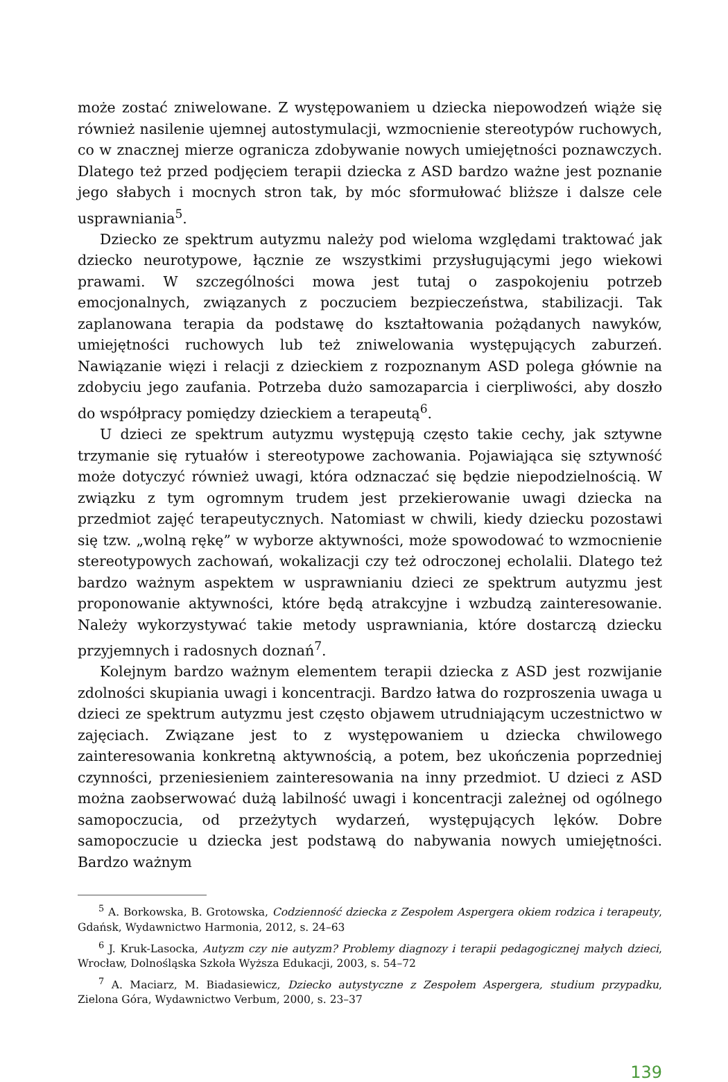może zostać zniwelowane. Z występowaniem u dziecka niepowodzeń wiąże się również nasilenie ujemnej autostymulacji, wzmocnienie stereotypów ruchowych, co w znacznej mierze ogranicza zdobywanie nowych umiejętności poznawczych. Dlatego też przed podjęciem terapii dziecka z ASD bardzo ważne jest poznanie jego słabych i mocnych stron tak, by móc sformułować bliższe i dalsze cele usprawniania<sup>5</sup>.
Dziecko ze spektrum autyzmu należy pod wieloma względami traktować jak dziecko neurotypowe, łącznie ze wszystkimi przysługującymi jego wiekowi prawami. W szczególności mowa jest tutaj o zaspokojeniu potrzeb emocjonalnych, związanych z poczuciem bezpieczeństwa, stabilizacji. Tak zaplanowana terapia da podstawę do kształtowania pożądanych nawyków, umiejętności ruchowych lub też zniwelowania występujących zaburzeń. Nawiązanie więzi i relacji z dzieckiem z rozpoznanym ASD polega głównie na zdobyciu jego zaufania. Potrzeba dużo samozaparcia i cierpliwości, aby doszło do współpracy pomiędzy dzieckiem a terapeutą<sup>6</sup>.
U dzieci ze spektrum autyzmu występują często takie cechy, jak sztywne trzymanie się rytuałów i stereotypowe zachowania. Pojawiająca się sztywność może dotyczyć również uwagi, która odznaczać się będzie niepodzielnością. W związku z tym ogromnym trudem jest przekierowanie uwagi dziecka na przedmiot zajęć terapeutycznych. Natomiast w chwili, kiedy dziecku pozostawi się tzw. „wolną rękę” w wyborze aktywności, może spowodować to wzmocnienie stereotypowych zachowań, wokalizacji czy też odroczonej echolalii. Dlatego też bardzo ważnym aspektem w usprawnianiu dzieci ze spektrum autyzmu jest proponowanie aktywności, które będą atrakcyjne i wzbudzą zainteresowanie. Należy wykorzystywać takie metody usprawniania, które dostarczą dziecku przyjemnych i radosnych doznań<sup>7</sup>.
Kolejnym bardzo ważnym elementem terapii dziecka z ASD jest rozwijanie zdolności skupiania uwagi i koncentracji. Bardzo łatwa do rozproszenia uwaga u dzieci ze spektrum autyzmu jest często objawem utrudniającym uczestnictwo w zajęciach. Związane jest to z występowaniem u dziecka chwilowego zainteresowania konkretną aktywnością, a potem, bez ukończenia poprzedniej czynności, przeniesieniem zainteresowania na inny przedmiot. U dzieci z ASD można zaobserwować dużą labilność uwagi i koncentracji zależnej od ogólnego samopoczucia, od przeżytych wydarzeń, występujących lęków. Dobre samopoczucie u dziecka jest podstawą do nabywania nowych umiejętności. Bardzo ważnym
<sup>5</sup> A. Borkowska, B. Grotowska, Codzienność dziecka z Zespołem Aspergera okiem rodzica i terapeuty, Gdańsk, Wydawnictwo Harmonia, 2012, s. 24–63
<sup>6</sup> J. Kruk-Lasocka, Autyzm czy nie autyzm? Problemy diagnozy i terapii pedagogicznej małych dzieci, Wrocław, Dolnośląska Szkoła Wyższa Edukacji, 2003, s. 54–72
<sup>7</sup> A. Maciarz, M. Biadasiewicz, Dziecko autystyczne z Zespołem Aspergera, studium przypadku, Zielona Góra, Wydawnictwo Verbum, 2000, s. 23–37
139